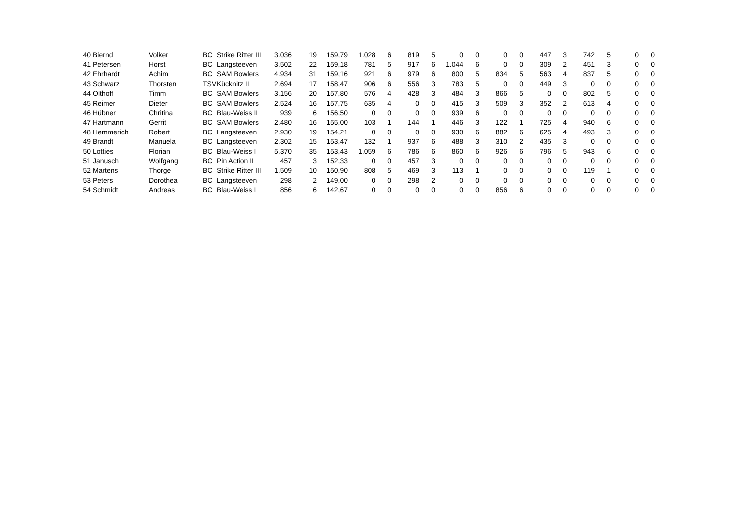| 40 | Biernd | Volker | BC | Strike Ritter III | 3.036 | 19 | 159,79 | 1.028 | 6 | 819 | 5 | 0 | 0 | 0 | 0 | 447 | 3 | 742 | 5 | 0 | 0 |
| 41 | Petersen | Horst | BC | Langsteeven | 3.502 | 22 | 159,18 | 781 | 5 | 917 | 6 | 1.044 | 6 | 0 | 0 | 309 | 2 | 451 | 3 | 0 | 0 |
| 42 | Ehrhardt | Achim | BC | SAM Bowlers | 4.934 | 31 | 159,16 | 921 | 6 | 979 | 6 | 800 | 5 | 834 | 5 | 563 | 4 | 837 | 5 | 0 | 0 |
| 43 | Schwarz | Thorsten | TSV | Kücknitz II | 2.694 | 17 | 158,47 | 906 | 6 | 556 | 3 | 783 | 5 | 0 | 0 | 449 | 3 | 0 | 0 | 0 | 0 |
| 44 | Olthoff | Timm | BC | SAM Bowlers | 3.156 | 20 | 157,80 | 576 | 4 | 428 | 3 | 484 | 3 | 866 | 5 | 0 | 0 | 802 | 5 | 0 | 0 |
| 45 | Reimer | Dieter | BC | SAM Bowlers | 2.524 | 16 | 157,75 | 635 | 4 | 0 | 0 | 415 | 3 | 509 | 3 | 352 | 2 | 613 | 4 | 0 | 0 |
| 46 | Hübner | Chritina | BC | Blau-Weiss II | 939 | 6 | 156,50 | 0 | 0 | 0 | 0 | 939 | 6 | 0 | 0 | 0 | 0 | 0 | 0 | 0 | 0 |
| 47 | Hartmann | Gerrit | BC | SAM Bowlers | 2.480 | 16 | 155,00 | 103 | 1 | 144 | 1 | 446 | 3 | 122 | 1 | 725 | 4 | 940 | 6 | 0 | 0 |
| 48 | Hemmerich | Robert | BC | Langsteeven | 2.930 | 19 | 154,21 | 0 | 0 | 0 | 0 | 930 | 6 | 882 | 6 | 625 | 4 | 493 | 3 | 0 | 0 |
| 49 | Brandt | Manuela | BC | Langsteeven | 2.302 | 15 | 153,47 | 132 | 1 | 937 | 6 | 488 | 3 | 310 | 2 | 435 | 3 | 0 | 0 | 0 | 0 |
| 50 | Lotties | Florian | BC | Blau-Weiss I | 5.370 | 35 | 153,43 | 1.059 | 6 | 786 | 6 | 860 | 6 | 926 | 6 | 796 | 5 | 943 | 6 | 0 | 0 |
| 51 | Janusch | Wolfgang | BC | Pin Action II | 457 | 3 | 152,33 | 0 | 0 | 457 | 3 | 0 | 0 | 0 | 0 | 0 | 0 | 0 | 0 | 0 | 0 |
| 52 | Martens | Thorge | BC | Strike Ritter III | 1.509 | 10 | 150,90 | 808 | 5 | 469 | 3 | 113 | 1 | 0 | 0 | 0 | 0 | 119 | 1 | 0 | 0 |
| 53 | Peters | Dorothea | BC | Langsteeven | 298 | 2 | 149,00 | 0 | 0 | 298 | 2 | 0 | 0 | 0 | 0 | 0 | 0 | 0 | 0 | 0 | 0 |
| 54 | Schmidt | Andreas | BC | Blau-Weiss I | 856 | 6 | 142,67 | 0 | 0 | 0 | 0 | 0 | 0 | 856 | 6 | 0 | 0 | 0 | 0 | 0 | 0 |